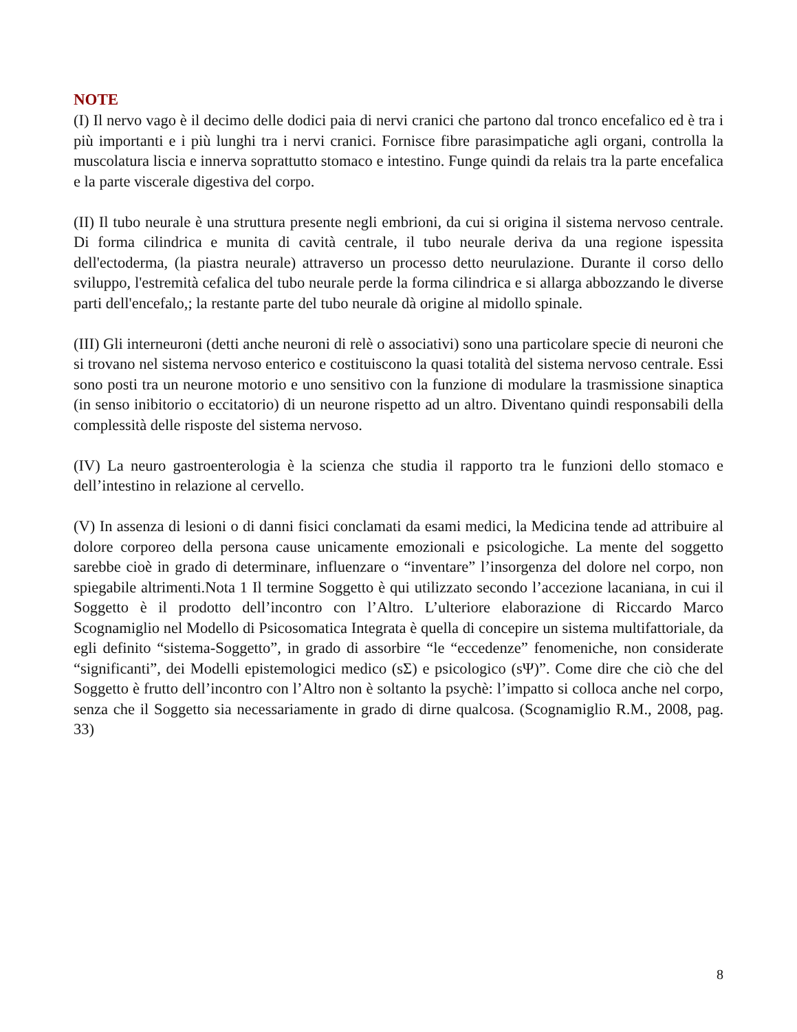NOTE
(I) Il nervo vago è il decimo delle dodici paia di nervi cranici che partono dal tronco encefalico ed è tra i più importanti e i più lunghi tra i nervi cranici. Fornisce fibre parasimpatiche agli organi, controlla la muscolatura liscia e innerva soprattutto stomaco e intestino. Funge quindi da relais tra la parte encefalica e la parte viscerale digestiva del corpo.
(II) Il tubo neurale è una struttura presente negli embrioni, da cui si origina il sistema nervoso centrale. Di forma cilindrica e munita di cavità centrale, il tubo neurale deriva da una regione ispessita dell'ectoderma, (la piastra neurale) attraverso un processo detto neurulazione. Durante il corso dello sviluppo, l'estremità cefalica del tubo neurale perde la forma cilindrica e si allarga abbozzando le diverse parti dell'encefalo,; la restante parte del tubo neurale dà origine al midollo spinale.
(III) Gli interneuroni (detti anche neuroni di relè o associativi) sono una particolare specie di neuroni che si trovano nel sistema nervoso enterico e costituiscono la quasi totalità del sistema nervoso centrale. Essi sono posti tra un neurone motorio e uno sensitivo con la funzione di modulare la trasmissione sinaptica (in senso inibitorio o eccitatorio) di un neurone rispetto ad un altro. Diventano quindi responsabili della complessità delle risposte del sistema nervoso.
(IV) La neuro gastroenterologia è la scienza che studia il rapporto tra le funzioni dello stomaco e dell’intestino in relazione al cervello.
(V) In assenza di lesioni o di danni fisici conclamati da esami medici, la Medicina tende ad attribuire al dolore corporeo della persona cause unicamente emozionali e psicologiche. La mente del soggetto sarebbe cioè in grado di determinare, influenzare o “inventare” l’insorgenza del dolore nel corpo, non spiegabile altrimenti.Nota 1 Il termine Soggetto è qui utilizzato secondo l’accezione lacaniana, in cui il Soggetto è il prodotto dell’incontro con l’Altro. L’ulteriore elaborazione di Riccardo Marco Scognamiglio nel Modello di Psicosomatica Integrata è quella di concepire un sistema multifattoriale, da egli definito “sistema-Soggetto”, in grado di assorbire “le “eccedenze” fenomeniche, non considerate “significanti”, dei Modelli epistemologici medico (sΣ) e psicologico (sΨ)”. Come dire che ciò che del Soggetto è frutto dell’incontro con l’Altro non è soltanto la psychè: l’impatto si colloca anche nel corpo, senza che il Soggetto sia necessariamente in grado di dirne qualcosa. (Scognamiglio R.M., 2008, pag. 33)
8